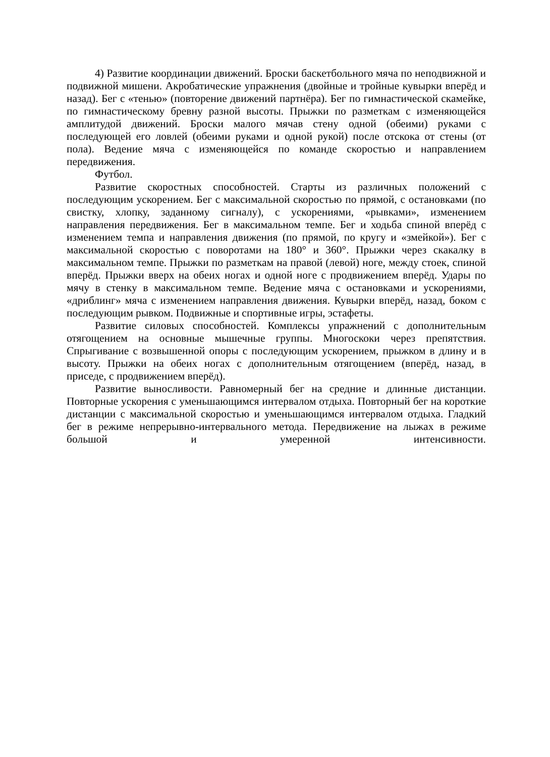4) Развитие координации движений. Броски баскетбольного мяча по неподвижной и подвижной мишени. Акробатические упражнения (двойные и тройные кувырки вперёд и назад). Бег с «тенью» (повторение движений партнёра). Бег по гимнастической скамейке, по гимнастическому бревну разной высоты. Прыжки по разметкам с изменяющейся амплитудой движений. Броски малого мячав стену одной (обеими) руками с последующей его ловлей (обеими руками и одной рукой) после отскока от стены (от пола). Ведение мяча с изменяющейся по команде скоростью и направлением передвижения.
Футбол.
Развитие скоростных способностей. Старты из различных положений с последующим ускорением. Бег с максимальной скоростью по прямой, с остановками (по свистку, хлопку, заданному сигналу), с ускорениями, «рывками», изменением направления передвижения. Бег в максимальном темпе. Бег и ходьба спиной вперёд с изменением темпа и направления движения (по прямой, по кругу и «змейкой»). Бег с максимальной скоростью с поворотами на 180° и 360°. Прыжки через скакалку в максимальном темпе. Прыжки по разметкам на правой (левой) ноге, между стоек, спиной вперёд. Прыжки вверх на обеих ногах и одной ноге с продвижением вперёд. Удары по мячу в стенку в максимальном темпе. Ведение мяча с остановками и ускорениями, «дриблинг» мяча с изменением направления движения. Кувырки вперёд, назад, боком с последующим рывком. Подвижные и спортивные игры, эстафеты.
Развитие силовых способностей. Комплексы упражнений с дополнительным отягощением на основные мышечные группы. Многоскоки через препятствия. Спрыгивание с возвышенной опоры с последующим ускорением, прыжком в длину и в высоту. Прыжки на обеих ногах с дополнительным отягощением (вперёд, назад, в приседе, с продвижением вперёд).
Развитие выносливости. Равномерный бег на средние и длинные дистанции. Повторные ускорения с уменьшающимся интервалом отдыха. Повторный бег на короткие дистанции с максимальной скоростью и уменьшающимся интервалом отдыха. Гладкий бег в режиме непрерывно-интервального метода. Передвижение на лыжах в режиме большой и умеренной интенсивности.